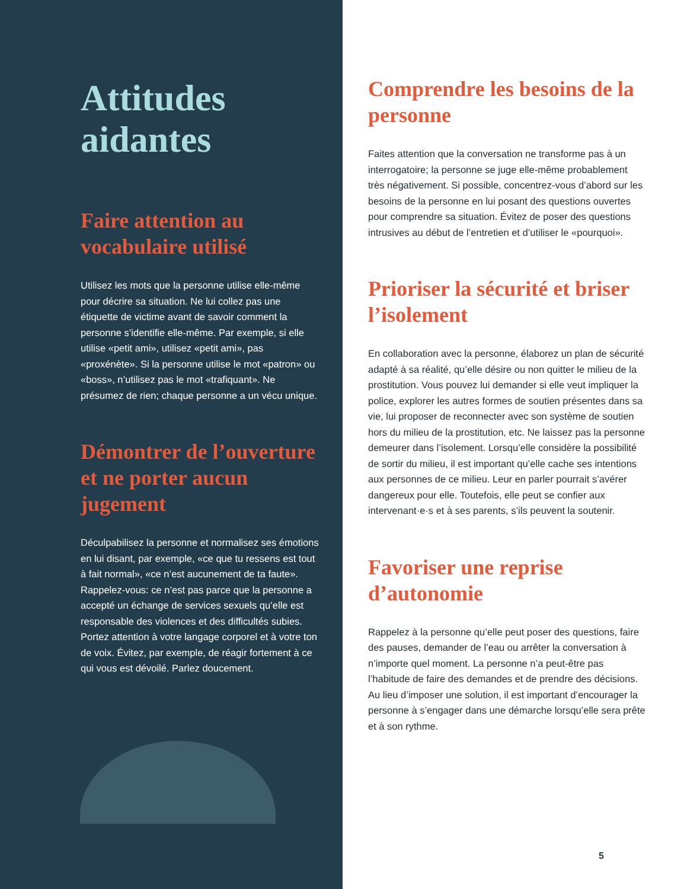Attitudes aidantes
Faire attention au vocabulaire utilisé
Utilisez les mots que la personne utilise elle-même pour décrire sa situation. Ne lui collez pas une étiquette de victime avant de savoir comment la personne s’identifie elle-même. Par exemple, si elle utilise «petit ami», utilisez «petit ami», pas «proxénète». Si la personne utilise le mot «patron» ou «boss», n’utilisez pas le mot «trafiquant». Ne présumez de rien; chaque personne a un vécu unique.
Démontrer de l’ouverture et ne porter aucun jugement
Déculpabilisez la personne et normalisez ses émotions en lui disant, par exemple, «ce que tu ressens est tout à fait normal», «ce n’est aucunement de ta faute». Rappelez-vous: ce n’est pas parce que la personne a accepté un échange de services sexuels qu’elle est responsable des violences et des difficultés subies. Portez attention à votre langage corporel et à votre ton de voix. Évitez, par exemple, de réagir fortement à ce qui vous est dévoilé. Parlez doucement.
Comprendre les besoins de la personne
Faites attention que la conversation ne transforme pas à un interrogatoire; la personne se juge elle-même probablement très négativement. Si possible, concentrez-vous d’abord sur les besoins de la personne en lui posant des questions ouvertes pour comprendre sa situation. Évitez de poser des questions intrusives au début de l’entretien et d’utiliser le «pourquoi».
Prioriser la sécurité et briser l’isolement
En collaboration avec la personne, élaborez un plan de sécurité adapté à sa réalité, qu’elle désire ou non quitter le milieu de la prostitution. Vous pouvez lui demander si elle veut impliquer la police, explorer les autres formes de soutien présentes dans sa vie, lui proposer de reconnecter avec son système de soutien hors du milieu de la prostitution, etc. Ne laissez pas la personne demeurer dans l’isolement. Lorsqu’elle considère la possibilité de sortir du milieu, il est important qu’elle cache ses intentions aux personnes de ce milieu. Leur en parler pourrait s’avérer dangereux pour elle. Toutefois, elle peut se confier aux intervenant·e·s et à ses parents, s’ils peuvent la soutenir.
Favoriser une reprise d’autonomie
Rappelez à la personne qu’elle peut poser des questions, faire des pauses, demander de l’eau ou arrêter la conversation à n’importe quel moment. La personne n’a peut-être pas l’habitude de faire des demandes et de prendre des décisions. Au lieu d’imposer une solution, il est important d’encourager la personne à s’engager dans une démarche lorsqu’elle sera prête et à son rythme.
5